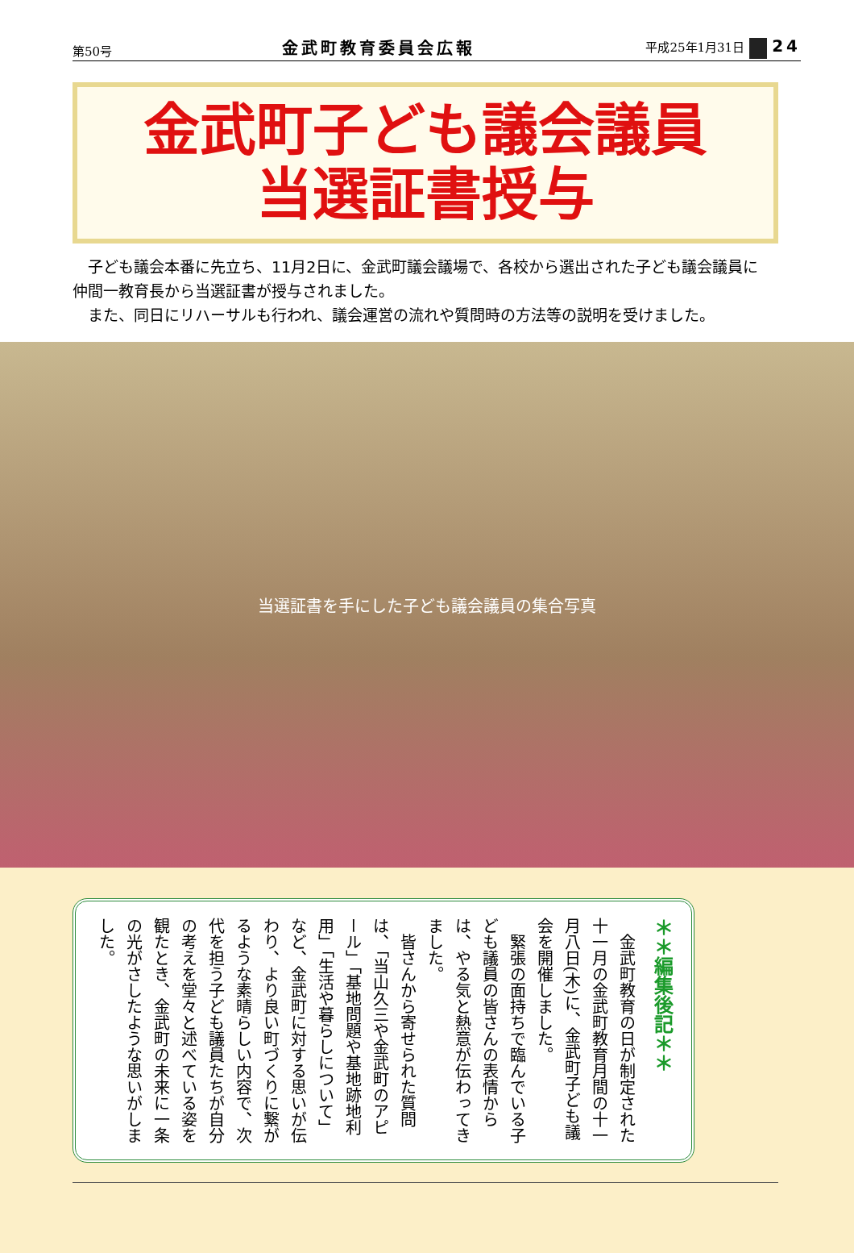第50号 金武町教育委員会広報 平成25年1月31日 24
金武町子ども議会議員
当選証書授与
子ども議会本番に先立ち、11月2日に、金武町議会議場で、各校から選出された子ども議会議員に仲間一教育長から当選証書が授与されました。
また、同日にリハーサルも行われ、議会運営の流れや質問時の方法等の説明を受けました。
当選証書を手にした子ども議会議員の集合写真
＊＊編集後記＊＊
　金武町教育の日が制定された十一月の金武町教育月間の十一月八日(木)に、金武町子ども議会を開催しました。
　緊張の面持ちで臨んでいる子ども議員の皆さんの表情からは、やる気と熱意が伝わってきました。
　皆さんから寄せられた質問は、「当山久三や金武町のアピール」「基地問題や基地跡地利用」「生活や暮らしについて」など、金武町に対する思いが伝わり、より良い町づくりに繋がるような素晴らしい内容で、次代を担う子ども議員たちが自分の考えを堂々と述べている姿を観たとき、金武町の未来に一条の光がさしたような思いがしました。